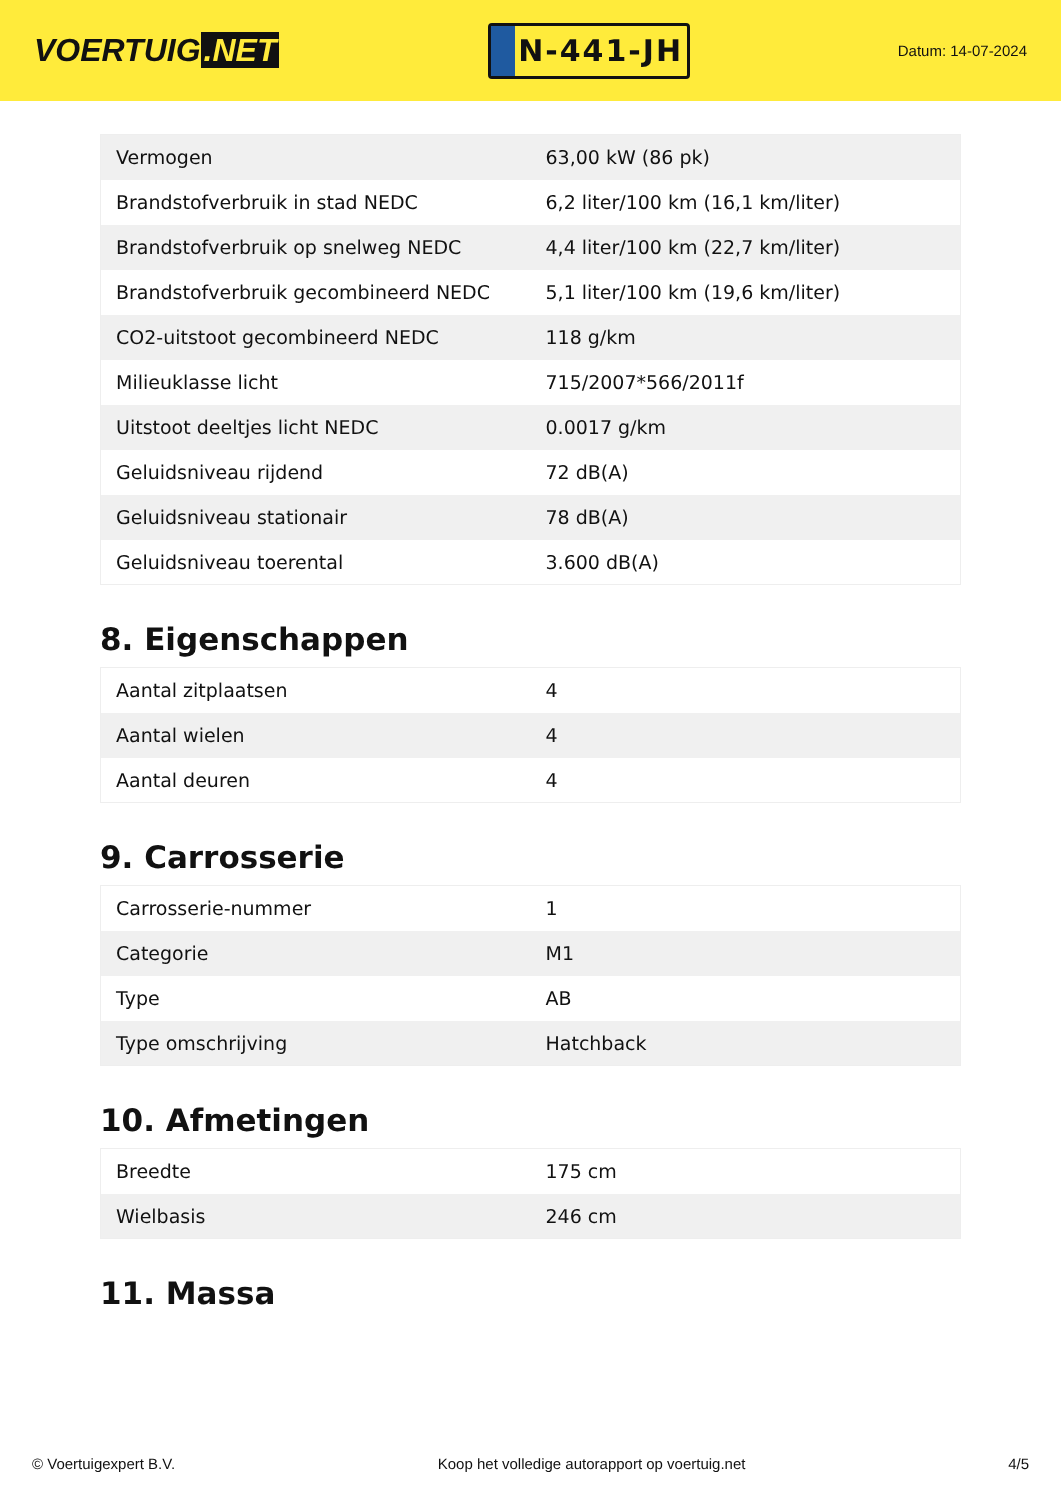VOERTUIG.NET
N-441-JH
Datum: 14-07-2024
| Vermogen | 63,00 kW (86 pk) |
| Brandstofverbruik in stad NEDC | 6,2 liter/100 km (16,1 km/liter) |
| Brandstofverbruik op snelweg NEDC | 4,4 liter/100 km (22,7 km/liter) |
| Brandstofverbruik gecombineerd NEDC | 5,1 liter/100 km (19,6 km/liter) |
| CO2-uitstoot gecombineerd NEDC | 118 g/km |
| Milieuklasse licht | 715/2007*566/2011f |
| Uitstoot deeltjes licht NEDC | 0.0017 g/km |
| Geluidsniveau rijdend | 72 dB(A) |
| Geluidsniveau stationair | 78 dB(A) |
| Geluidsniveau toerental | 3.600 dB(A) |
8. Eigenschappen
| Aantal zitplaatsen | 4 |
| Aantal wielen | 4 |
| Aantal deuren | 4 |
9. Carrosserie
| Carrosserie-nummer | 1 |
| Categorie | M1 |
| Type | AB |
| Type omschrijving | Hatchback |
10. Afmetingen
| Breedte | 175 cm |
| Wielbasis | 246 cm |
11. Massa
© Voertuigexpert B.V. Koop het volledige autorapport op voertuig.net 4/5